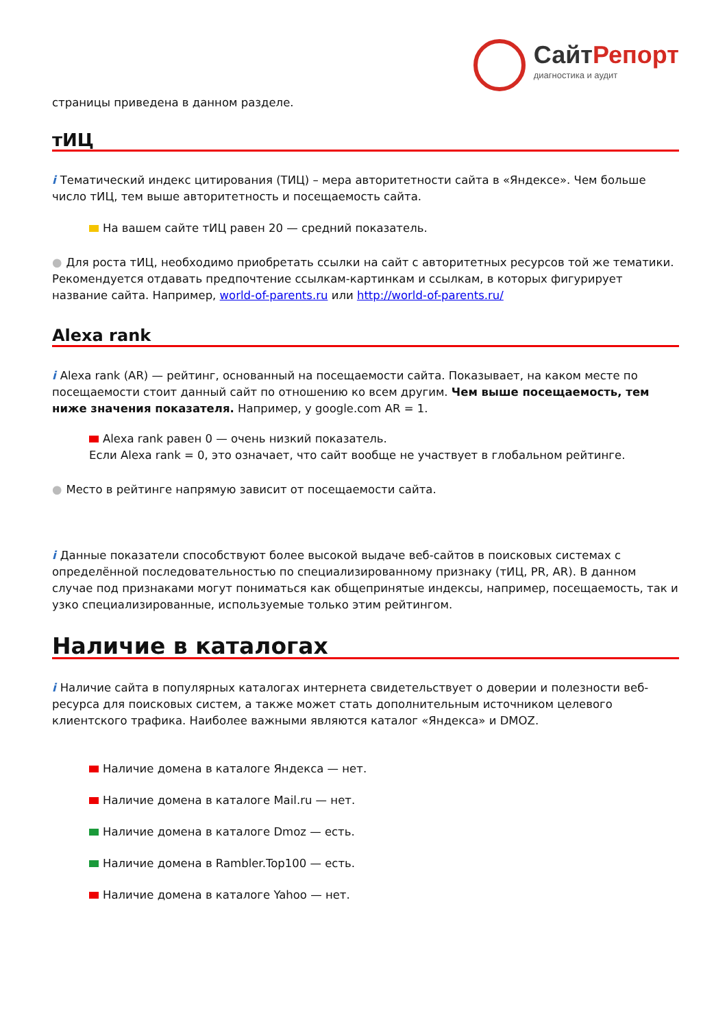СайтРепорт
диагностика и аудит
страницы приведена в данном разделе.
тИЦ
i Тематический индекс цитирования (ТИЦ) – мера авторитетности сайта в «Яндексе». Чем больше число тИЦ, тем выше авторитетность и посещаемость сайта.
На вашем сайте тИЦ равен 20 — средний показатель.
● Для роста тИЦ, необходимо приобретать ссылки на сайт с авторитетных ресурсов той же тематики. Рекомендуется отдавать предпочтение ссылкам-картинкам и ссылкам, в которых фигурирует название сайта. Например, world-of-parents.ru или http://world-of-parents.ru/
Alexa rank
i Alexa rank (AR) — рейтинг, основанный на посещаемости сайта. Показывает, на каком месте по посещаемости стоит данный сайт по отношению ко всем другим. Чем выше посещаемость, тем ниже значения показателя. Например, у google.com AR = 1.
Alexa rank равен 0 — очень низкий показатель.
Если Alexa rank = 0, это означает, что сайт вообще не участвует в глобальном рейтинге.
● Место в рейтинге напрямую зависит от посещаемости сайта.
i Данные показатели способствуют более высокой выдаче веб-сайтов в поисковых системах с определённой последовательностью по специализированному признаку (тИЦ, PR, AR). В данном случае под признаками могут пониматься как общепринятые индексы, например, посещаемость, так и узко специализированные, используемые только этим рейтингом.
Наличие в каталогах
i Наличие сайта в популярных каталогах интернета свидетельствует о доверии и полезности веб-ресурса для поисковых систем, а также может стать дополнительным источником целевого клиентского трафика. Наиболее важными являются каталог «Яндекса» и DMOZ.
Наличие домена в каталоге Яндекса — нет.
Наличие домена в каталоге Mail.ru — нет.
Наличие домена в каталоге Dmoz — есть.
Наличие домена в Rambler.Top100 — есть.
Наличие домена в каталоге Yahoo — нет.